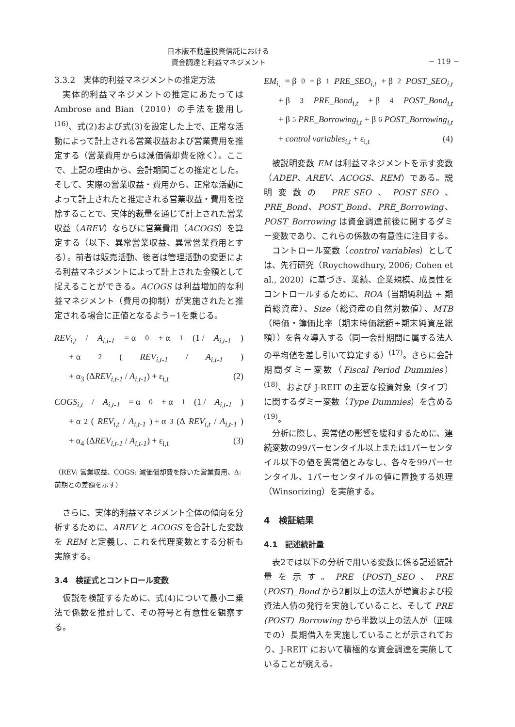日本版不動産投資信託における
資金調達と利益マネジメント
− 119 −
3.3.2　実体的利益マネジメントの推定方法
実体的利益マネジメントの推定にあたっては Ambrose and Bian（2010）の手法を援用し<sup>(16)</sup>、式(2)および式(3)を設定した上で、正常な活動によって計上される営業収益および営業費用を推定する（営業費用からは減価償却費を除く）。ここで、上記の理由から、会計期間ごとの推定とした。そして、実際の営業収益・費用から、正常な活動によって計上されたと推定される営業収益・費用を控除することで、実体的裁量を通じて計上された営業収益（AREV）ならびに営業費用（ACOGS）を算定する（以下、異常営業収益、異常営業費用とする）。前者は販売活動、後者は管理活動の変更による利益マネジメントによって計上された金額として捉えることができる。ACOGS は利益増加的な利益マネジメント（費用の抑制）が実施されたと推定される場合に正値となるよう−1を乗じる。
REV<sub>i,t</sub> / A<sub>i,t-1</sub> = α<sub>0</sub> + α<sub>1</sub> (1 / A<sub>i,t-1</sub>)
+ α<sub>2</sub> (REV<sub>i,t-1</sub> / A<sub>i,t-1</sub>)
+ α<sub>3</sub> (ΔREV<sub>i,t-1</sub> / A<sub>i,t-1</sub>) + ε<sub>i,t</sub> (2)
COGS<sub>i,t</sub> / A<sub>i,t-1</sub> = α<sub>0</sub> + α<sub>1</sub> (1 / A<sub>i,t-1</sub>)
+ α<sub>2</sub> (REV<sub>i,t</sub> / A<sub>i,t-1</sub>) + α<sub>3</sub> (Δ REV<sub>i,t</sub> / A<sub>i,t-1</sub>)
+ α<sub>4</sub> (ΔREV<sub>i,t-1</sub> / A<sub>i,t-1</sub>) + ε<sub>i,t</sub> (3)
（REV: 営業収益、COGS: 減価償却費を除いた営業費用、Δ: 前期との差額を示す）
さらに、実体的利益マネジメント全体の傾向を分析するために、AREV と ACOGS を合計した変数を REM と定義し、これを代理変数とする分析も実施する。
3.4　検証式とコントロール変数
仮説を検証するために、式(4)について最小二乗法で係数を推計して、その符号と有意性を観察する。
EM<sub>i,</sub> = β<sub>0</sub> + β<sub>1</sub> PRE_SEO<sub>i,t</sub> + β<sub>2</sub> POST_SEO<sub>i,t</sub>
+ β<sub>3</sub> PRE_Bond<sub>i,t</sub> + β<sub>4</sub> POST_Bond<sub>i,t</sub>
+ β<sub>5</sub> PRE_Borrowing<sub>i,t</sub> + β<sub>6</sub> POST_Borrowing<sub>i,t</sub>
+ control variables<sub>i,t</sub> + ε<sub>i,t</sub> (4)
被説明変数 EM は利益マネジメントを示す変数（ADEP、AREV、ACOGS、REM）である。説明変数の PRE_SEO、POST_SEO、PRE_Bond、POST_Bond、PRE_Borrowing、POST_Borrowing は資金調達前後に関するダミー変数であり、これらの係数の有意性に注目する。
コントロール変数（control variables）としては、先行研究（Roychowdhury, 2006; Cohen et al., 2020）に基づき、業績、企業規模、成長性をコントロールするために、ROA（当期純利益 ÷ 期首総資産）、Size（総資産の自然対数値）、MTB（時価・簿価比率〔期末時価総額÷期末純資産総額〕）を各々導入する（同一会計期間に属する法人の平均値を差し引いて算定する）<sup>(17)</sup>。さらに会計期間ダミー変数（Fiscal Period Dummies）<sup>(18)</sup>、および J-REIT の主要な投資対象（タイプ）に関するダミー変数（Type Dummies）を含める<sup>(19)</sup>。
分析に際し、異常値の影響を緩和するために、連続変数の99パーセンタイル以上または1パーセンタイル以下の値を異常値とみなし、各々を99パーセンタイル、1パーセンタイルの値に置換する処理（Winsorizing）を実施する。
4　検証結果
4.1　記述統計量
表2では以下の分析で用いる変数に係る記述統計量を示す。PRE (POST)_SEO、PRE (POST)_Bond から2割以上の法人が増資および投資法人債の発行を実施していること、そして PRE (POST)_Borrowing から半数以上の法人が（正味での）長期借入を実施していることが示されており、J-REIT において積極的な資金調達を実施していることが窺える。